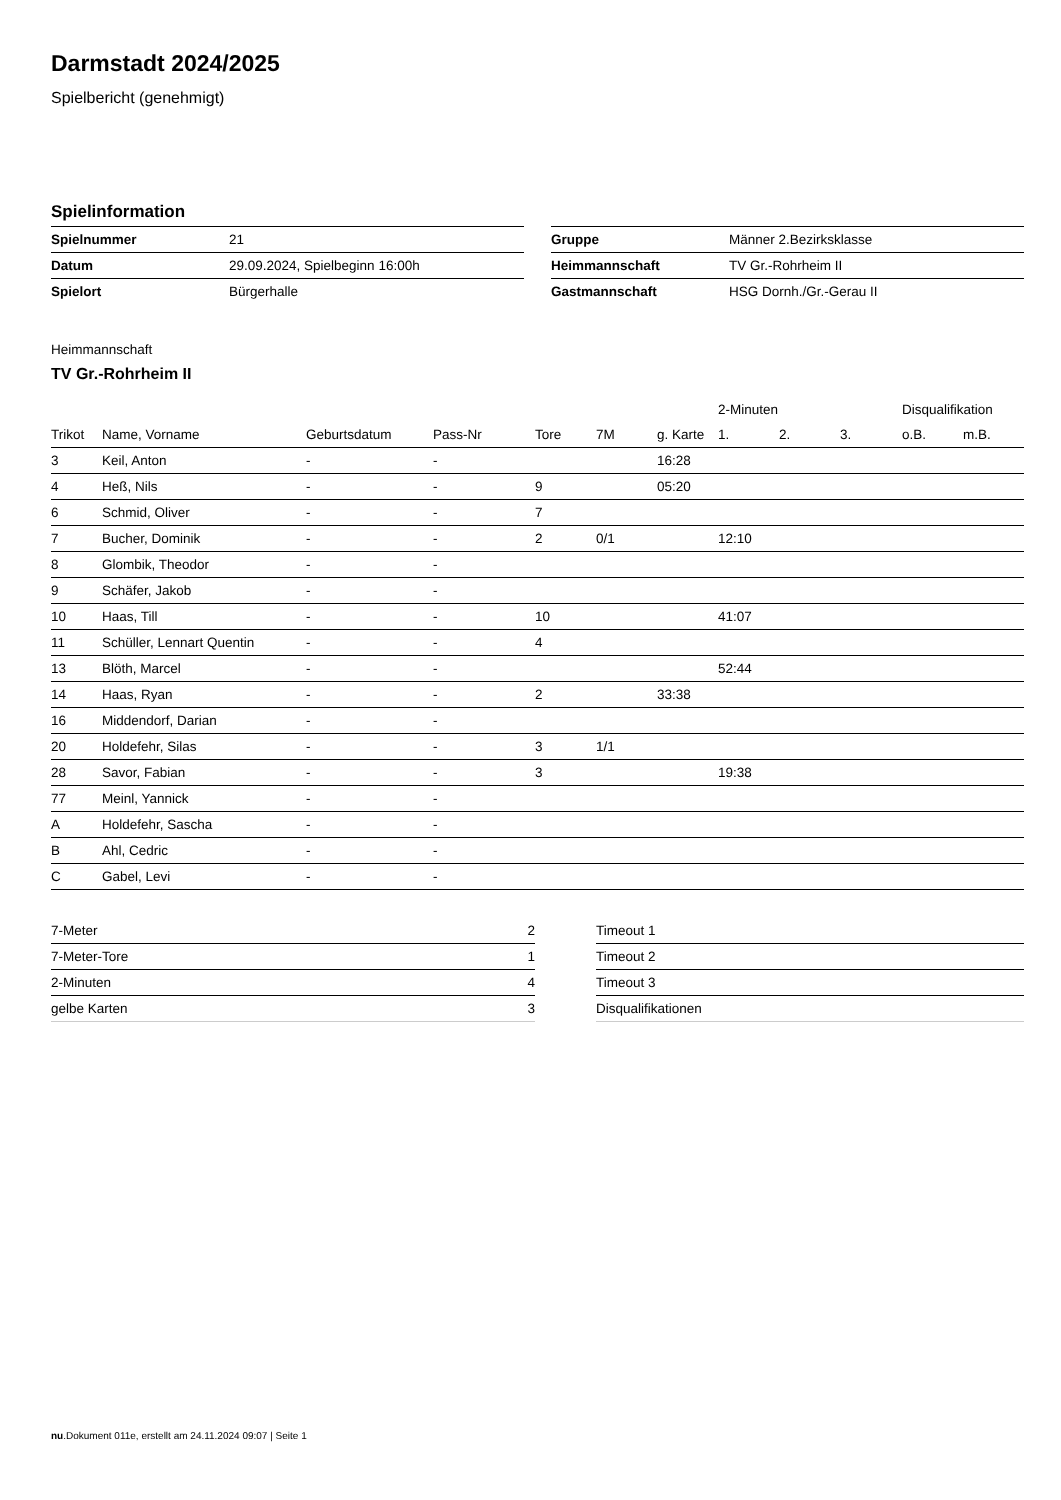Darmstadt 2024/2025
Spielbericht (genehmigt)
Spielinformation
| Spielnummer | 21 |
| Datum | 29.09.2024, Spielbeginn 16:00h |
| Spielort | Bürgerhalle |
| Gruppe | Männer 2.Bezirksklasse |
| Heimmannschaft | TV Gr.-Rohrheim II |
| Gastmannschaft | HSG Dornh./Gr.-Gerau II |
Heimmannschaft
TV Gr.-Rohrheim II
| | | | | | | | 2-Minuten | | | Disqualifikation | |
| --- | --- | --- | --- | --- | --- | --- | --- | --- | --- | --- | --- |
| Trikot | Name, Vorname | Geburtsdatum | Pass-Nr | Tore | 7M | g. Karte | 1. | 2. | 3. | o.B. | m.B. |
| 3 | Keil, Anton | - | - | | | 16:28 | | | | | |
| 4 | Heß, Nils | - | - | 9 | | 05:20 | | | | | |
| 6 | Schmid, Oliver | - | - | 7 | | | | | | | |
| 7 | Bucher, Dominik | - | - | 2 | 0/1 | | 12:10 | | | | |
| 8 | Glombik, Theodor | - | - | | | | | | | | |
| 9 | Schäfer, Jakob | - | - | | | | | | | | |
| 10 | Haas, Till | - | - | 10 | | | 41:07 | | | | |
| 11 | Schüller, Lennart Quentin | - | - | 4 | | | | | | | |
| 13 | Blöth, Marcel | - | - | | | | 52:44 | | | | |
| 14 | Haas, Ryan | - | - | 2 | | 33:38 | | | | | |
| 16 | Middendorf, Darian | - | - | | | | | | | | |
| 20 | Holdefehr, Silas | - | - | 3 | 1/1 | | | | | | |
| 28 | Savor, Fabian | - | - | 3 | | | 19:38 | | | | |
| 77 | Meinl, Yannick | - | - | | | | | | | | |
| A | Holdefehr, Sascha | - | - | | | | | | | | |
| B | Ahl, Cedric | - | - | | | | | | | | |
| C | Gabel, Levi | - | - | | | | | | | | |
| 7-Meter | 2 |
| 7-Meter-Tore | 1 |
| 2-Minuten | 4 |
| gelbe Karten | 3 |
| Timeout 1 |
| Timeout 2 |
| Timeout 3 |
| Disqualifikationen |
nu.Dokument 011e, erstellt am 24.11.2024 09:07 | Seite 1